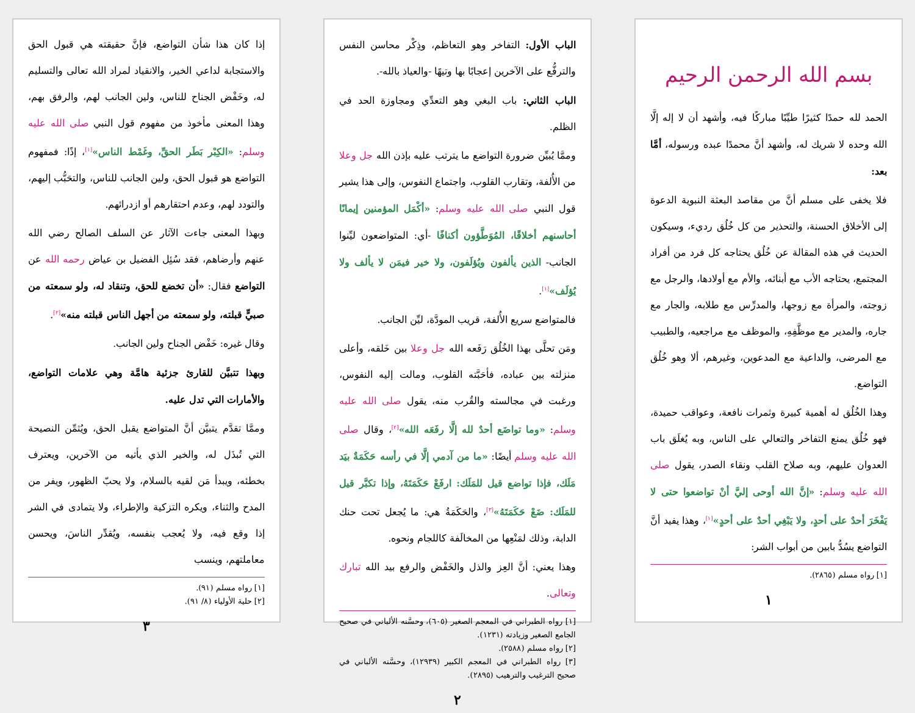بسم الله الرحمن الرحيم
الحمد لله حمدًا كثيرًا طيِّبًا مباركًا فيه، وأشهد أن لا إله إلَّا الله وحده لا شريك له، وأشهد أنَّ محمدًا عبده ورسوله، أمَّا بعد:
فلا يخفى على مسلم أنَّ من مقاصد البعثة النبوية الدعوة إلى الأخلاق الحسنة، والتحذير من كل خُلُق رديء، وسيكون الحديث في هذه المقالة عن خُلُق يحتاجه كل فرد من أفراد المجتمع، يحتاجه الأب مع أبنائه، والأم مع أولادها، والرجل مع زوجته، والمرأة مع زوجها، والمدرِّس مع طلابه، والجار مع جاره، والمدير مع موظَّفِهِ، والموظف مع مراجعيه، والطبيب مع المرضى، والداعية مع المدعوين، وغيرهم، ألا وهو خُلُق التواضع.
وهذا الخُلُق له أهمية كبيرة وثمرات نافعة، وعواقب حميدة، فهو خُلُق يمنع التفاخر والتعالي على الناس، وبه يُغلَق باب العدوان عليهم، وبه صلاح القلب ونقاء الصدر، يقول صلى الله عليه وسلم: «إنَّ الله أوحى إليَّ أنْ تواضعوا حتى لا يَفْخَرَ أحدٌ على أحدٍ، ولا يَبْغِي أحدٌ على أحدٍ»<sup>[١]</sup>، وهذا يفيد أنَّ التواضع يسُدُّ بابين من أبواب الشر:
[١] رواه مسلم (٢٨٦٥).
١
الباب الأول: التفاخر وهو التعاظم، وذِكْر محاسن النفس والترفُّع على الآخرين إعجابًا بها وتيهًا -والعياذ بالله-.
الباب الثاني: باب البغي وهو التعدِّي ومجاوزة الحد في الظلم.
وممَّا يُبيِّن ضرورة التواضع ما يترتب عليه بإذن الله جل وعلا من الأُلفة، وتقارب القلوب، واجتماع النفوس، وإلى هذا يشير قول النبي صلى الله عليه وسلم: «أكْمَل المؤمنين إيمانًا أحاسنهم أخلاقًا، المُوَطَّؤون أكنافًا -أي: المتواضعون ليِّنوا الجانب- الذين يألفون ويُؤلَفون، ولا خير فيمَن لا يألف ولا يُؤلَف»<sup>[١]</sup>.
فالمتواضع سريع الأُلفة، قريب المودَّة، ليِّن الجانب.
ومَن تحلَّى بهذا الخُلُق رَفَعه الله جل وعلا بين خَلقه، وأعلى منزلته بين عباده، فأحَبَّته القلوب، ومالت إليه النفوس، ورغبت في مجالسته والقُرب منه، يقول صلى الله عليه وسلم: «وما تواضَع أحدٌ لله إلَّا رفَعَه الله»<sup>[٢]</sup>، وقال صلى الله عليه وسلم أيضًا: «ما من آدمي إلَّا في رأسه حَكَمَةٌ بيَد مَلَك، فإذا تواضع قيل للمَلَك: ارفَعْ حَكَمَتَهُ، وإذا تكبَّر قيل للمَلَك: ضَعْ حَكَمَتَهُ»<sup>[٣]</sup>، والحَكَمَةُ هي: ما يُجعل تحت حنك الدابة، وذلك لمَنْعِها من المخالَفة كاللجام ونحوه.
وهذا يعني: أنَّ العِز والذل والخَفْض والرفع بيد الله تبارك وتعالى.
[١] رواه الطبراني في المعجم الصغير (٦٠٥)، وحسَّنه الألباني في صحيح الجامع الصغير وزيادته (١٢٣١).
[٢] رواه مسلم (٢٥٨٨).
[٣] رواه الطبراني في المعجم الكبير (١٢٩٣٩)، وحسَّنه الألباني في صحيح الترغيب والترهيب (٢٨٩٥).
٢
إذا كان هذا شأن التواضع، فإنَّ حقيقته هي قبول الحق والاستجابة لداعي الخير، والانقياد لمراد الله تعالى والتسليم له، وخَفْض الجناح للناس، ولين الجانب لهم، والرفق بهم، وهذا المعنى مأخوذ من مفهوم قول النبي صلى الله عليه وسلم: «الكِبْر بَطَر الحقِّ، وغَمْط الناس»<sup>[١]</sup>، إذًا: فمفهوم التواضع هو قبول الحق، ولين الجانب للناس، والتحَبُّب إليهم، والتودد لهم، وعدم احتقارهم أو ازدرائهم.
وبهذا المعنى جاءت الآثار عن السلف الصالح رضي الله عنهم وأرضاهم، فقد سُئِل الفضيل بن عياض رحمه الله عن التواضع فقال: «أن تخضع للحق، وتنقاد له، ولو سمعته من صبيٍّ قبلته، ولو سمعته من أجهل الناس قبلته منه»<sup>[٢]</sup>.
وقال غيره: خَفْض الجناح ولين الجانب.
وبهذا تتبيَّن للقارئ جزئية هامَّة وهي علامات التواضع، والأمارات التي تدل عليه.
وممَّا تقدَّم يتبيَّن أنَّ المتواضع يقبل الحق، ويُثمِّن النصيحة التي تُبذَل له، والخير الذي يأتيه من الآخرين، ويعترف بخطئه، ويبدأ مَن لقيه بالسلام، ولا يحبّ الظهور، ويفر من المدح والثناء، ويكره التزكية والإطراء، ولا يتمادى في الشر إذا وقع فيه، ولا يُعجب بنفسه، ويُقدِّر الناسَ، ويحسن معاملتهم، وينسب
[١] رواه مسلم (٩١).
[٢] حلية الأولياء (٨/ ٩١).
٣